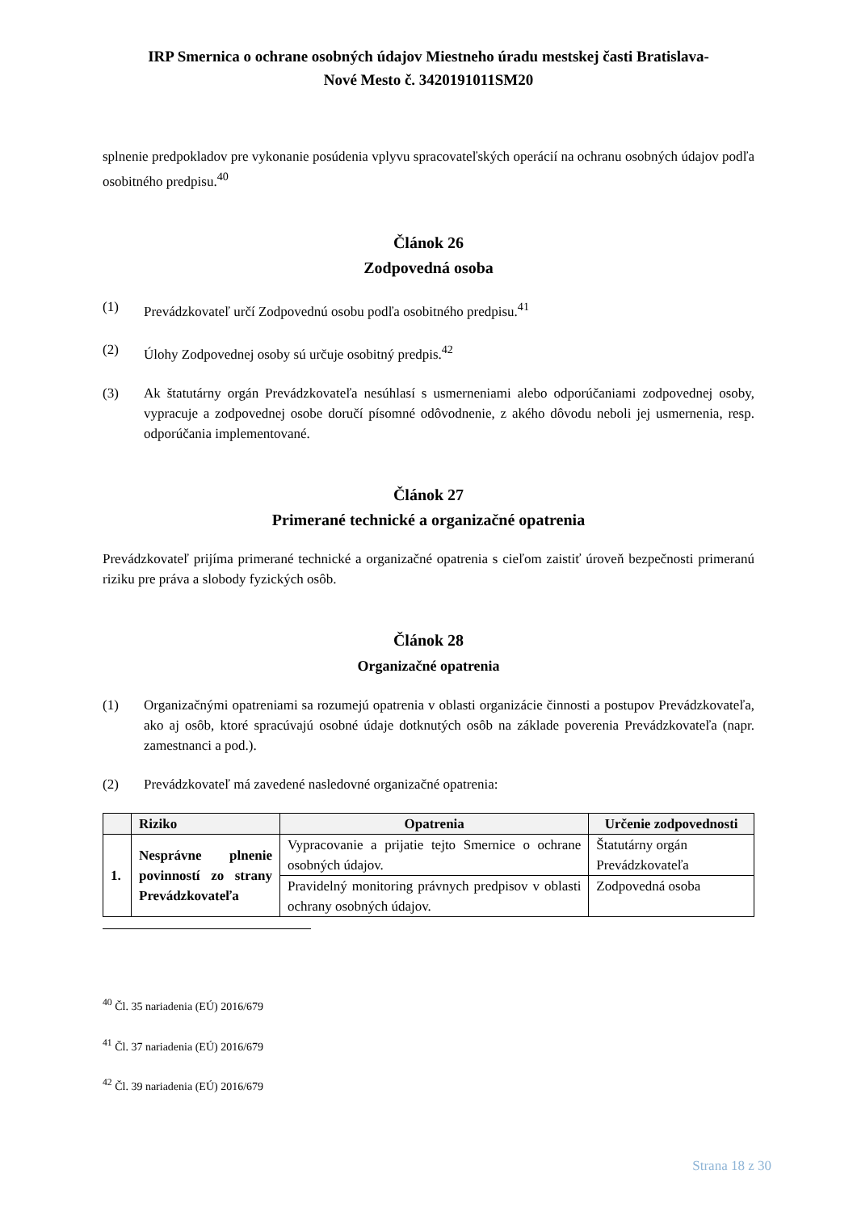IRP Smernica o ochrane osobných údajov Miestneho úradu mestskej časti Bratislava-
Nové Mesto č. 3420191011SM20
splnenie predpokladov pre vykonanie posúdenia vplyvu spracovateľských operácií na ochranu osobných údajov podľa osobitného predpisu.<sup>40</sup>
Článok 26
Zodpovedná osoba
(1) Prevádzkovateľ určí Zodpovednú osobu podľa osobitného predpisu.<sup>41</sup>
(2) Úlohy Zodpovednej osoby sú určuje osobitný predpis.<sup>42</sup>
(3) Ak štatutárny orgán Prevádzkovateľa nesúhlasí s usmerneniami alebo odporúčaniami zodpovednej osoby, vypracuje a zodpovednej osobe doručí písomné odôvodnenie, z akého dôvodu neboli jej usmernenia, resp. odporúčania implementované.
Článok 27
Primerané technické a organizačné opatrenia
Prevádzkovateľ prijíma primerané technické a organizačné opatrenia s cieľom zaistiť úroveň bezpečnosti primeranú riziku pre práva a slobody fyzických osôb.
Článok 28
Organizačné opatrenia
(1) Organizačnými opatreniami sa rozumejú opatrenia v oblasti organizácie činnosti a postupov Prevádzkovateľa, ako aj osôb, ktoré spracúvajú osobné údaje dotknutých osôb na základe poverenia Prevádzkovateľa (napr. zamestnanci a pod.).
(2) Prevádzkovateľ má zavedené nasledovné organizačné opatrenia:
| | Riziko | Opatrenia | Určenie zodpovednosti |
| --- | --- | --- | --- |
| 1. | Nesprávne plnenie povinností zo strany Prevádzkovateľa | Vypracovanie a prijatie tejto Smernice o ochrane osobných údajov. | Štatutárny orgán Prevádzkovateľa |
| | | Pravidelný monitoring právnych predpisov v oblasti ochrany osobných údajov. | Zodpovedná osoba |
<sup>40</sup> Čl. 35 nariadenia (EÚ) 2016/679
<sup>41</sup> Čl. 37 nariadenia (EÚ) 2016/679
<sup>42</sup> Čl. 39 nariadenia (EÚ) 2016/679
Strana 18 z 30